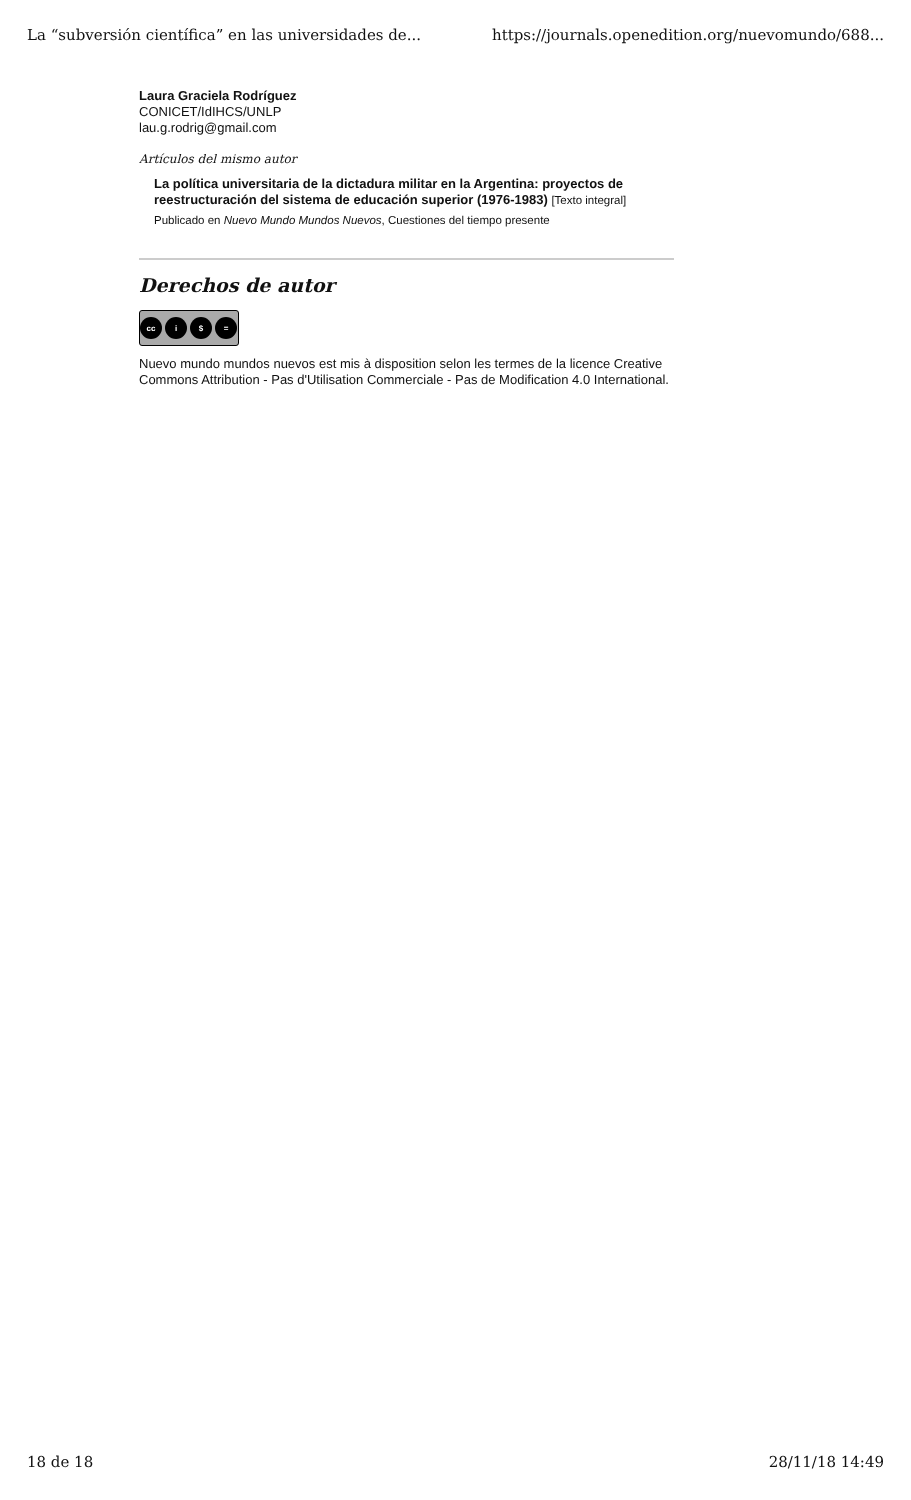La “subversión científica” en las universidades de... https://journals.openedition.org/nuevomundo/688...
Laura Graciela Rodríguez
CONICET/IdIHCS/UNLP
lau.g.rodrig@gmail.com
Artículos del mismo autor
La política universitaria de la dictadura militar en la Argentina: proyectos de reestructuración del sistema de educación superior (1976-1983) [Texto integral]
Publicado en Nuevo Mundo Mundos Nuevos, Cuestiones del tiempo presente
Derechos de autor
cc i $ =
Nuevo mundo mundos nuevos est mis à disposition selon les termes de la licence Creative Commons Attribution - Pas d'Utilisation Commerciale - Pas de Modification 4.0 International.
18 de 18 28/11/18 14:49